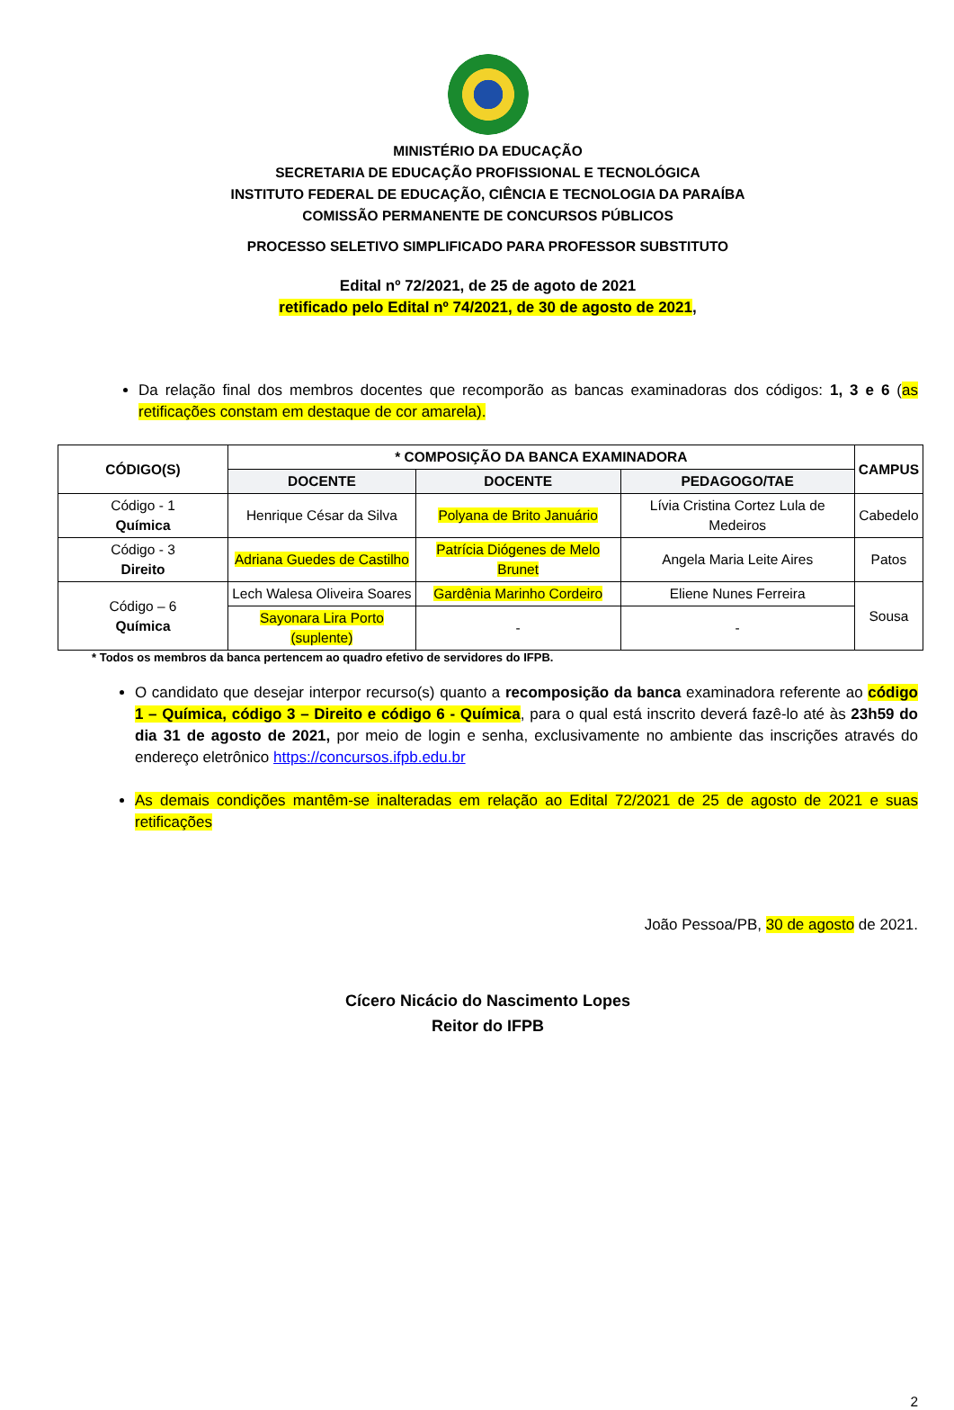MINISTÉRIO DA EDUCAÇÃO
SECRETARIA DE EDUCAÇÃO PROFISSIONAL E TECNOLÓGICA
INSTITUTO FEDERAL DE EDUCAÇÃO, CIÊNCIA E TECNOLOGIA DA PARAÍBA
COMISSÃO PERMANENTE DE CONCURSOS PÚBLICOS
PROCESSO SELETIVO SIMPLIFICADO PARA PROFESSOR SUBSTITUTO
Edital nº 72/2021, de 25 de agoto de 2021
retificado pelo Edital nº 74/2021, de 30 de agosto de 2021,
Da relação final dos membros docentes que recomporão as bancas examinadoras dos códigos: 1, 3 e 6 (as retificações constam em destaque de cor amarela).
| CÓDIGO(S) | * COMPOSIÇÃO DA BANCA EXAMINADORA | | | CAMPUS |
| --- | --- | --- | --- | --- |
| | DOCENTE | DOCENTE | PEDAGOGO/TAE | |
| Código - 1 Química | Henrique César da Silva | Polyana de Brito Januário | Lívia Cristina Cortez Lula de Medeiros | Cabedelo |
| Código - 3 Direito | Adriana Guedes de Castilho | Patrícia Diógenes de Melo Brunet | Angela Maria Leite Aires | Patos |
| Código – 6 Química | Lech Walesa Oliveira Soares | Gardênia Marinho Cordeiro | Eliene Nunes Ferreira | Sousa |
| | Sayonara Lira Porto (suplente) | - | - | |
* Todos os membros da banca pertencem ao quadro efetivo de servidores do IFPB.
O candidato que desejar interpor recurso(s) quanto a recomposição da banca examinadora referente ao código 1 – Química, código 3 – Direito e código 6 - Química, para o qual está inscrito deverá fazê-lo até às 23h59 do dia 31 de agosto de 2021, por meio de login e senha, exclusivamente no ambiente das inscrições através do endereço eletrônico https://concursos.ifpb.edu.br
As demais condições mantêm-se inalteradas em relação ao Edital 72/2021 de 25 de agosto de 2021 e suas retificações
João Pessoa/PB, 30 de agosto de 2021.
Cícero Nicácio do Nascimento Lopes
Reitor do IFPB
2